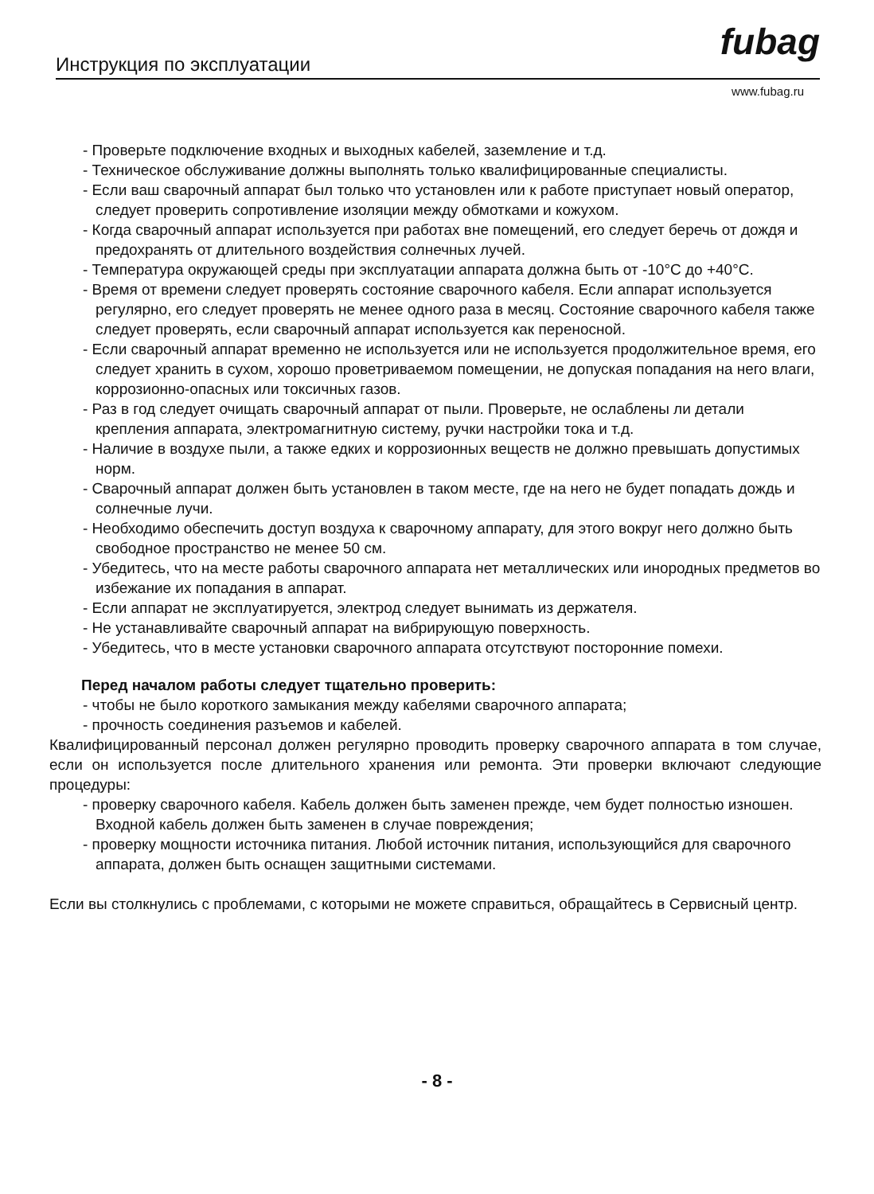Инструкция по эксплуатации fubag
www.fubag.ru
- Проверьте подключение входных и выходных кабелей, заземление и т.д.
- Техническое обслуживание должны выполнять только квалифицированные специалисты.
- Если ваш сварочный аппарат был только что установлен или к работе приступает новый оператор, следует проверить сопротивление изоляции между обмотками и кожухом.
- Когда сварочный аппарат используется при работах вне помещений, его следует беречь от дождя и предохранять от длительного воздействия солнечных лучей.
- Температура окружающей среды при эксплуатации аппарата должна быть от -10°C до +40°C.
- Время от времени следует проверять состояние сварочного кабеля. Если аппарат используется регулярно, его следует проверять не менее одного раза в месяц. Состояние сварочного кабеля также следует проверять, если сварочный аппарат используется как переносной.
- Если сварочный аппарат временно не используется или не используется продолжительное время, его следует хранить в сухом, хорошо проветриваемом помещении, не допуская попадания на него влаги, коррозионно-опасных или токсичных газов.
- Раз в год следует очищать сварочный аппарат от пыли. Проверьте, не ослаблены ли детали крепления аппарата, электромагнитную систему, ручки настройки тока и т.д.
- Наличие в воздухе пыли, а также едких и коррозионных веществ не должно превышать допустимых норм.
- Сварочный аппарат должен быть установлен в таком месте, где на него не будет попадать дождь и солнечные лучи.
- Необходимо обеспечить доступ воздуха к сварочному аппарату, для этого вокруг него должно быть свободное пространство не менее 50 см.
- Убедитесь, что на месте работы сварочного аппарата нет металлических или инородных предметов во избежание их попадания в аппарат.
- Если аппарат не эксплуатируется, электрод следует вынимать из держателя.
- Не устанавливайте сварочный аппарат на вибрирующую поверхность.
- Убедитесь, что в месте установки сварочного аппарата отсутствуют посторонние помехи.
Перед началом работы следует тщательно проверить:
- чтобы не было короткого замыкания между кабелями сварочного аппарата;
- прочность соединения разъемов и кабелей.
Квалифицированный персонал должен регулярно проводить проверку сварочного аппарата в том случае, если он используется после длительного хранения или ремонта. Эти проверки включают следующие процедуры:
- проверку сварочного кабеля. Кабель должен быть заменен прежде, чем будет полностью изношен. Входной кабель должен быть заменен в случае повреждения;
- проверку мощности источника питания. Любой источник питания, использующийся для сварочного аппарата, должен быть оснащен защитными системами.
Если вы столкнулись с проблемами, с которыми не можете справиться, обращайтесь в Сервисный центр.
- 8 -